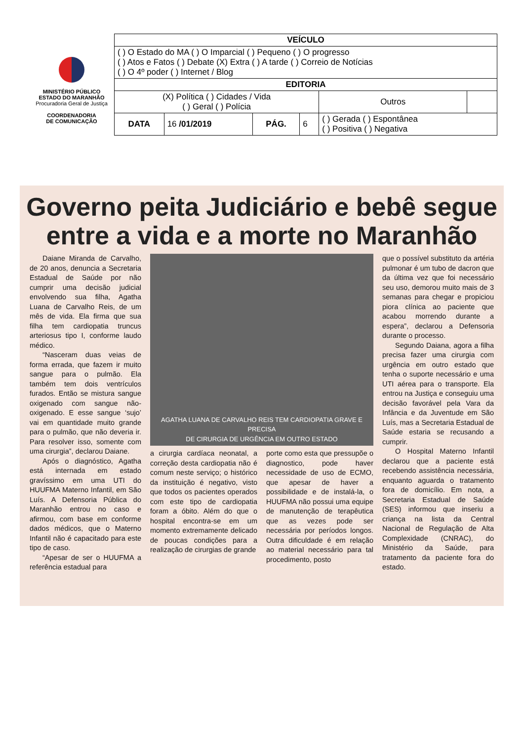MINISTÉRIO PÚBLICO
ESTADO DO MARANHÃO
Procuradoria Geral de Justiça
COORDENADORIA
DE COMUNICAÇÃO
| VEÍCULO | | | | | |
| ( ) O Estado do MA ( ) O Imparcial ( ) Pequeno ( ) O progresso ( ) Atos e Fatos ( ) Debate (X) Extra ( ) A tarde ( ) Correio de Notícias ( ) O 4º poder ( ) Internet / Blog | | | | | |
| EDITORIA | | | | | |
| (X) Política ( ) Cidades / Vida ( ) Geral ( ) Polícia | | | | Outros | |
| DATA | 16 /01/2019 | PÁG. | 6 | ( ) Gerada ( ) Espontânea ( ) Positiva ( ) Negativa | |
Governo peita Judiciário e bebê segue entre a vida e a morte no Maranhão
Daiane Miranda de Carvalho, de 20 anos, denuncia a Secretaria Estadual de Saúde por não cumprir uma decisão judicial envolvendo sua filha, Agatha Luana de Carvalho Reis, de um mês de vida. Ela firma que sua filha tem cardiopatia truncus arteriosus tipo I, conforme laudo médico.
“Nasceram duas veias de forma errada, que fazem ir muito sangue para o pulmão. Ela também tem dois ventrículos furados. Então se mistura sangue oxigenado com sangue não-oxigenado. E esse sangue ‘sujo’ vai em quantidade muito grande para o pulmão, que não deveria ir. Para resolver isso, somente com uma cirurgia”, declarou Daiane.
Após o diagnóstico, Agatha está internada em estado gravíssimo em uma UTI do HUUFMA Materno Infantil, em São Luís. A Defensoria Pública do Maranhão entrou no caso e afirmou, com base em conforme dados médicos, que o Materno Infantil não é capacitado para este tipo de caso.
“Apesar de ser o HUUFMA a referência estadual para
AGATHA LUANA DE CARVALHO REIS TEM CARDIOPATIA GRAVE E PRECISA
DE CIRURGIA DE URGÊNCIA EM OUTRO ESTADO
a cirurgia cardíaca neonatal, a correção desta cardiopatia não é comum neste serviço; o histórico da instituição é negativo, visto que todos os pacientes operados com este tipo de cardiopatia foram a óbito. Além do que o hospital encontra-se em um momento extremamente delicado de poucas condições para a realização de cirurgias de grande
porte como esta que pressupõe o diagnostico, pode haver necessidade de uso de ECMO, que apesar de haver a possibilidade e de instalá-la, o HUUFMA não possui uma equipe de manutenção de terapêutica que as vezes pode ser necessária por períodos longos. Outra dificuldade é em relação ao material necessário para tal procedimento, posto
que o possível substituto da artéria pulmonar é um tubo de dacron que da última vez que foi necessário seu uso, demorou muito mais de 3 semanas para chegar e propiciou piora clínica ao paciente que acabou morrendo durante a espera”, declarou a Defensoria durante o processo.
Segundo Daiana, agora a filha precisa fazer uma cirurgia com urgência em outro estado que tenha o suporte necessário e uma UTI aérea para o transporte. Ela entrou na Justiça e conseguiu uma decisão favorável pela Vara da Infância e da Juventude em São Luís, mas a Secretaria Estadual de Saúde estaria se recusando a cumprir.
O Hospital Materno Infantil declarou que a paciente está recebendo assistência necessária, enquanto aguarda o tratamento fora de domicílio. Em nota, a Secretaria Estadual de Saúde (SES) informou que inseriu a criança na lista da Central Nacional de Regulação de Alta Complexidade (CNRAC), do Ministério da Saúde, para tratamento da paciente fora do estado.